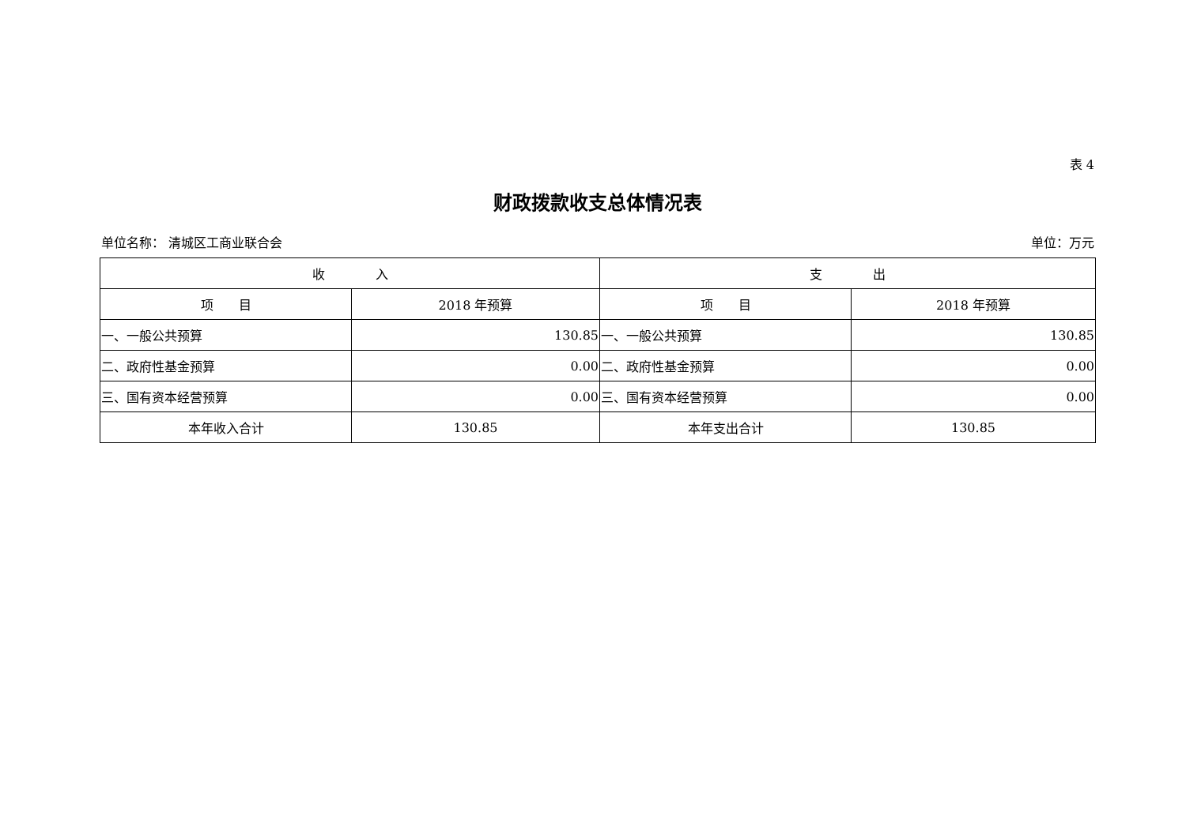表 4
财政拨款收支总体情况表
单位名称： 清城区工商业联合会 单位：万元
| 收 入 | | 支 出 | |
| --- | --- | --- | --- |
| 项 目 | 2018 年预算 | 项 目 | 2018 年预算 |
| 一、一般公共预算 | 130.85 | 一、一般公共预算 | 130.85 |
| 二、政府性基金预算 | 0.00 | 二、政府性基金预算 | 0.00 |
| 三、国有资本经营预算 | 0.00 | 三、国有资本经营预算 | 0.00 |
| 本年收入合计 | 130.85 | 本年支出合计 | 130.85 |